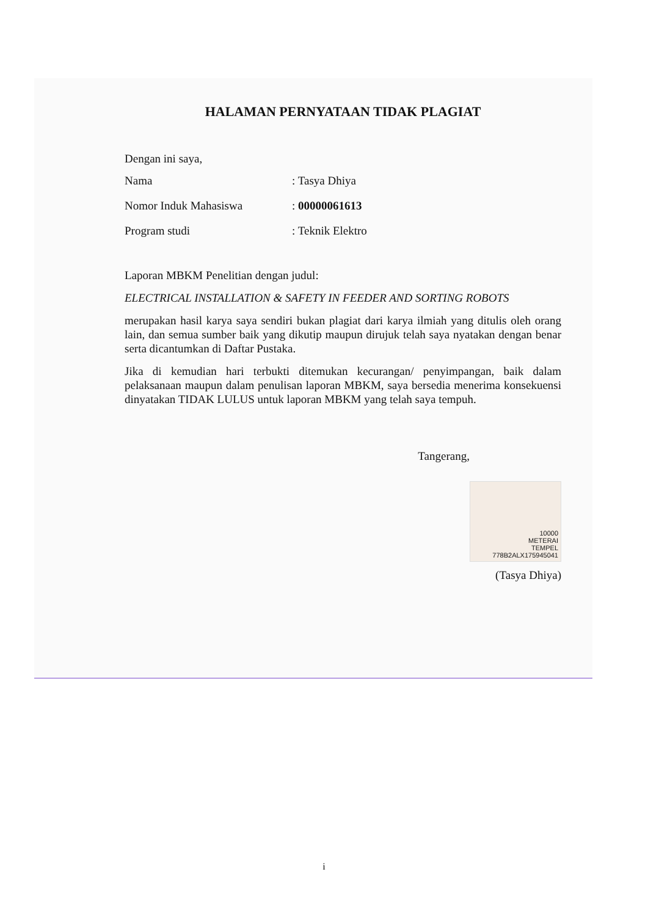HALAMAN PERNYATAAN TIDAK PLAGIAT
Dengan ini saya,
Nama: Tasya Dhiya
Nomor Induk Mahasiswa: 00000061613
Program studi: Teknik Elektro
Laporan MBKM Penelitian dengan judul:
ELECTRICAL INSTALLATION & SAFETY IN FEEDER AND SORTING ROBOTS
merupakan hasil karya saya sendiri bukan plagiat dari karya ilmiah yang ditulis oleh orang lain, dan semua sumber baik yang dikutip maupun dirujuk telah saya nyatakan dengan benar serta dicantumkan di Daftar Pustaka.
Jika di kemudian hari terbukti ditemukan kecurangan/ penyimpangan, baik dalam pelaksanaan maupun dalam penulisan laporan MBKM, saya bersedia menerima konsekuensi dinyatakan TIDAK LULUS untuk laporan MBKM yang telah saya tempuh.
Tangerang,
10000
METERAI
TEMPEL
778B2ALX175945041
(Tasya Dhiya)
i